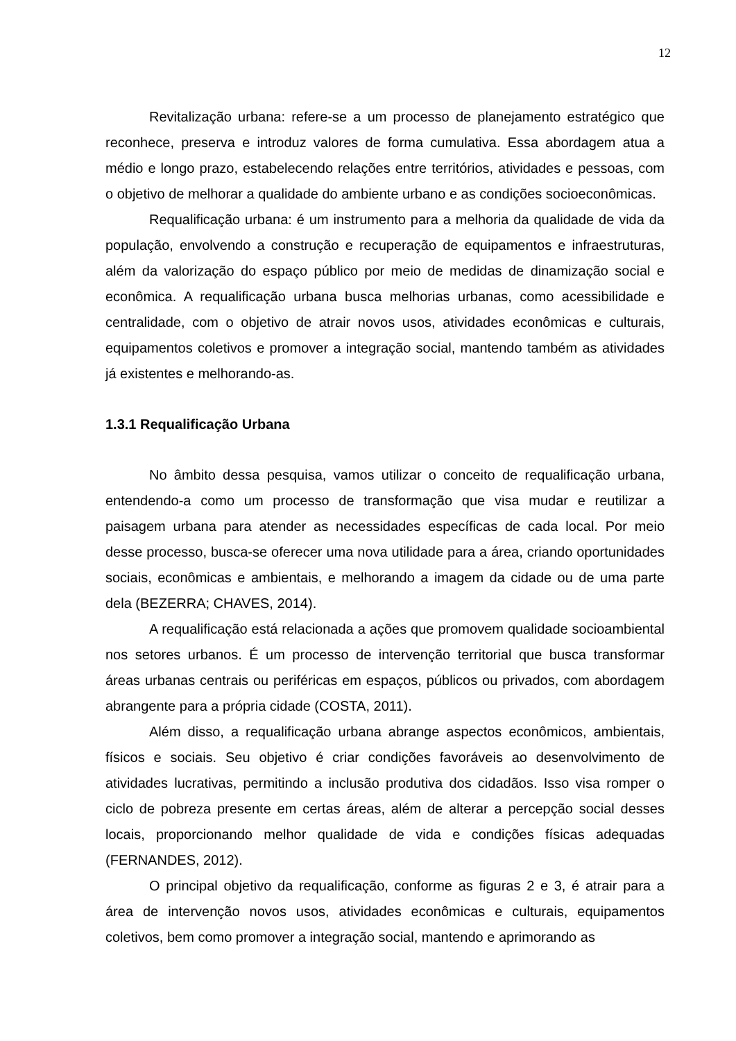12
Revitalização urbana: refere-se a um processo de planejamento estratégico que reconhece, preserva e introduz valores de forma cumulativa. Essa abordagem atua a médio e longo prazo, estabelecendo relações entre territórios, atividades e pessoas, com o objetivo de melhorar a qualidade do ambiente urbano e as condições socioeconômicas.
Requalificação urbana: é um instrumento para a melhoria da qualidade de vida da população, envolvendo a construção e recuperação de equipamentos e infraestruturas, além da valorização do espaço público por meio de medidas de dinamização social e econômica. A requalificação urbana busca melhorias urbanas, como acessibilidade e centralidade, com o objetivo de atrair novos usos, atividades econômicas e culturais, equipamentos coletivos e promover a integração social, mantendo também as atividades já existentes e melhorando-as.
1.3.1 Requalificação Urbana
No âmbito dessa pesquisa, vamos utilizar o conceito de requalificação urbana, entendendo-a como um processo de transformação que visa mudar e reutilizar a paisagem urbana para atender as necessidades específicas de cada local. Por meio desse processo, busca-se oferecer uma nova utilidade para a área, criando oportunidades sociais, econômicas e ambientais, e melhorando a imagem da cidade ou de uma parte dela (BEZERRA; CHAVES, 2014).
A requalificação está relacionada a ações que promovem qualidade socioambiental nos setores urbanos. É um processo de intervenção territorial que busca transformar áreas urbanas centrais ou periféricas em espaços, públicos ou privados, com abordagem abrangente para a própria cidade (COSTA, 2011).
Além disso, a requalificação urbana abrange aspectos econômicos, ambientais, físicos e sociais. Seu objetivo é criar condições favoráveis ao desenvolvimento de atividades lucrativas, permitindo a inclusão produtiva dos cidadãos. Isso visa romper o ciclo de pobreza presente em certas áreas, além de alterar a percepção social desses locais, proporcionando melhor qualidade de vida e condições físicas adequadas (FERNANDES, 2012).
O principal objetivo da requalificação, conforme as figuras 2 e 3, é atrair para a área de intervenção novos usos, atividades econômicas e culturais, equipamentos coletivos, bem como promover a integração social, mantendo e aprimorando as